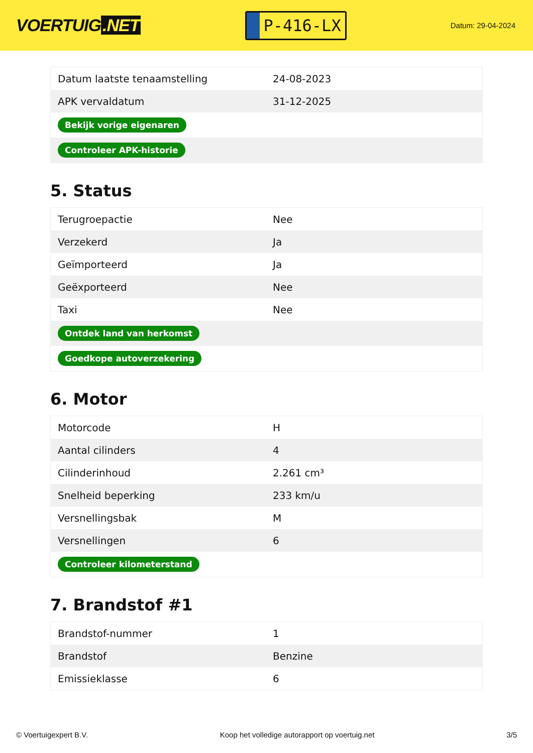VOERTUIG.NET
P-416-LX
Datum: 29-04-2024
| Datum laatste tenaamstelling | 24-08-2023 |
| APK vervaldatum | 31-12-2025 |
| Bekijk vorige eigenaren | |
| Controleer APK-historie | |
5. Status
| Terugroepactie | Nee |
| Verzekerd | Ja |
| Geïmporteerd | Ja |
| Geëxporteerd | Nee |
| Taxi | Nee |
| Ontdek land van herkomst | |
| Goedkope autoverzekering | |
6. Motor
| Motorcode | H |
| Aantal cilinders | 4 |
| Cilinderinhoud | 2.261 cm³ |
| Snelheid beperking | 233 km/u |
| Versnellingsbak | M |
| Versnellingen | 6 |
| Controleer kilometerstand | |
7. Brandstof #1
| Brandstof-nummer | 1 |
| Brandstof | Benzine |
| Emissieklasse | 6 |
© Voertuigexpert B.V. Koop het volledige autorapport op voertuig.net 3/5